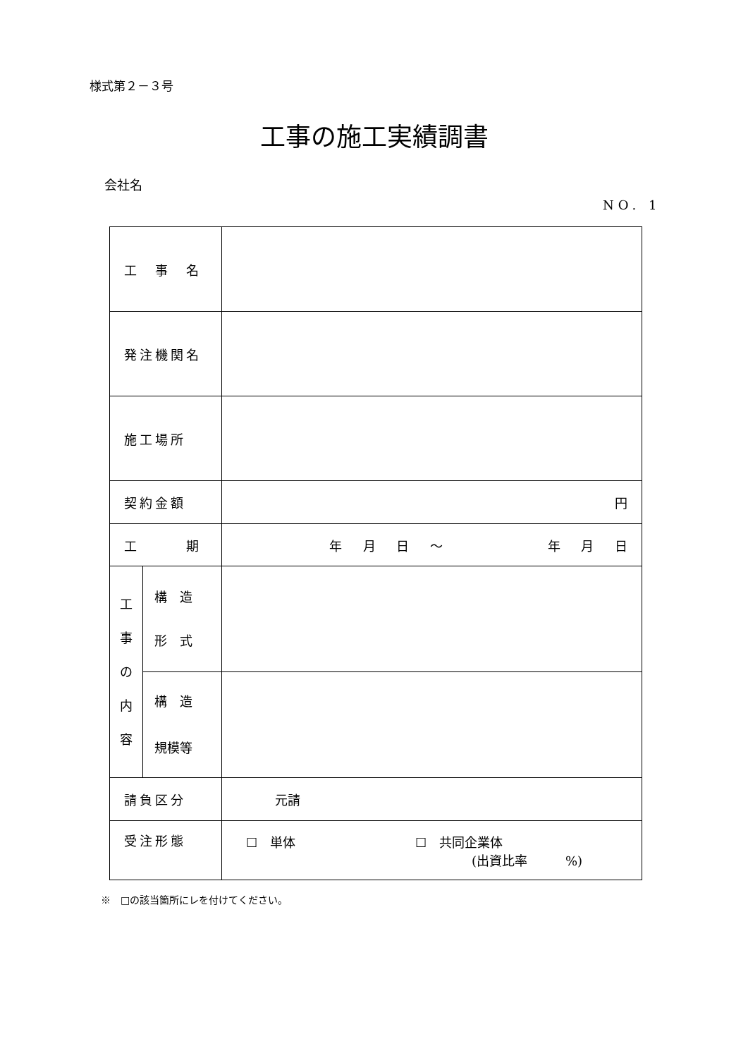様式第２－３号
工事の施工実績調書
会社名
NO. 1
| 工 事 名 | | |
| 発注機関名 | | |
| 施工場所 | | |
| 契約金額 | | 円 |
| 工 期 | | 年 月 日 ～ 年 月 日 |
| 工 事 の 内 容 | 構 造 形 式 | |
| | 構 造 規模等 | |
| 請負区分 | | 元請 |
| 受注形態 | | ☐ 単体 ☐ 共同企業体 (出資比率 %) |
※　□の該当箇所にレを付けてください。